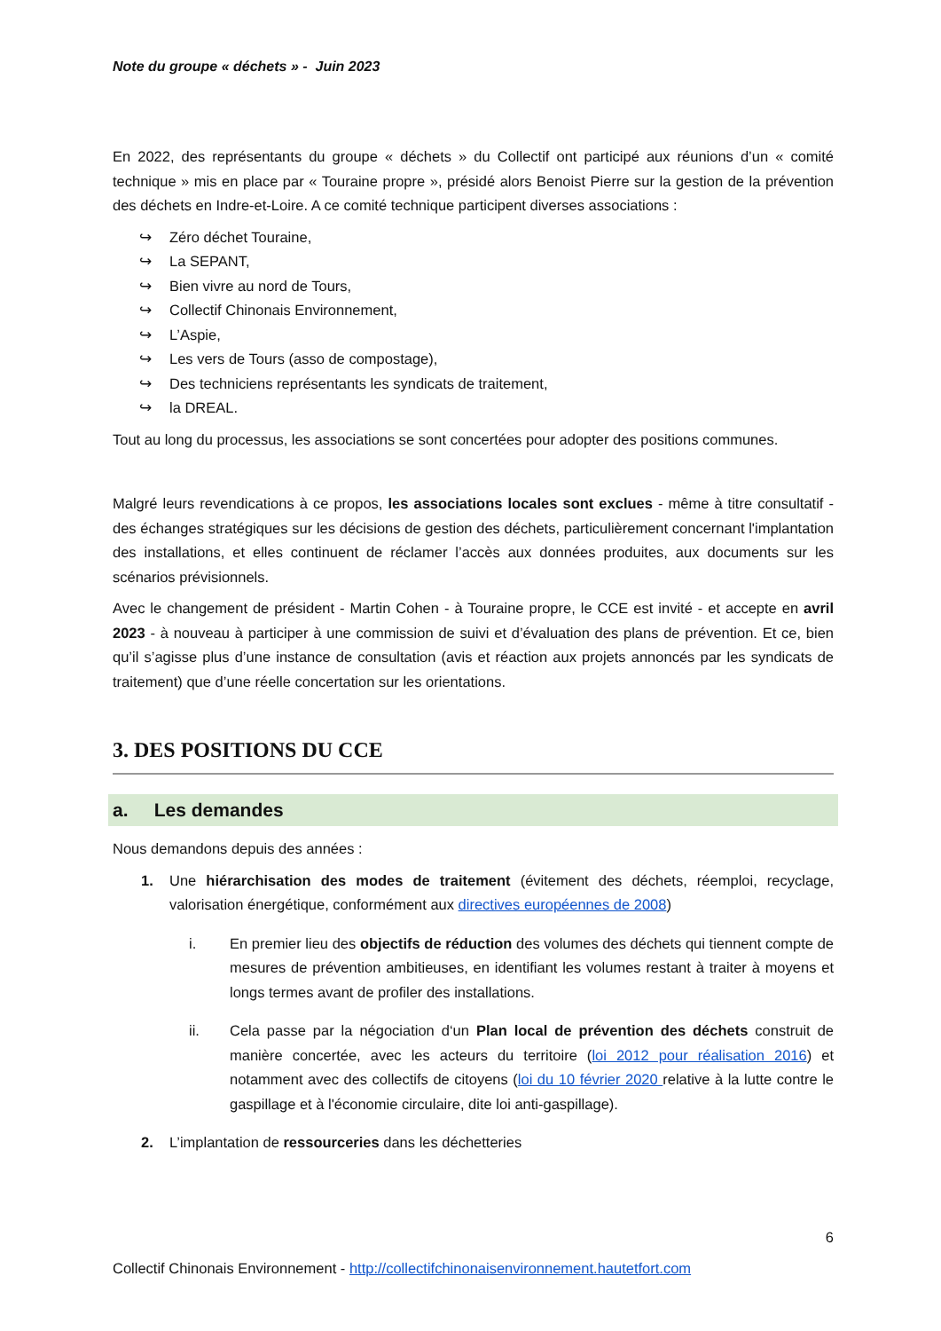Note du groupe « déchets » - Juin 2023
En 2022, des représentants du groupe « déchets » du Collectif ont participé aux réunions d’un « comité technique » mis en place par « Touraine propre », présidé alors Benoist Pierre sur la gestion de la prévention des déchets en Indre-et-Loire. A ce comité technique participent diverses associations :
↪ Zéro déchet Touraine,
↪ La SEPANT,
↪ Bien vivre au nord de Tours,
↪ Collectif Chinonais Environnement,
↪ L’Aspie,
↪ Les vers de Tours (asso de compostage),
↪ Des techniciens représentants les syndicats de traitement,
↪ la DREAL.
Tout au long du processus, les associations se sont concertées pour adopter des positions communes.
Malgré leurs revendications à ce propos, les associations locales sont exclues - même à titre consultatif - des échanges stratégiques sur les décisions de gestion des déchets, particulièrement concernant l'implantation des installations, et elles continuent de réclamer l’accès aux données produites, aux documents sur les scénarios prévisionnels.
Avec le changement de président - Martin Cohen - à Touraine propre, le CCE est invité - et accepte en avril 2023 - à nouveau à participer à une commission de suivi et d’évaluation des plans de prévention. Et ce, bien qu’il s’agisse plus d’une instance de consultation (avis et réaction aux projets annoncés par les syndicats de traitement) que d’une réelle concertation sur les orientations.
3. DES POSITIONS DU CCE
a. Les demandes
Nous demandons depuis des années :
1. Une hiérarchisation des modes de traitement (évitement des déchets, réemploi, recyclage, valorisation énergétique, conformément aux directives européennes de 2008)
i. En premier lieu des objectifs de réduction des volumes des déchets qui tiennent compte de mesures de prévention ambitieuses, en identifiant les volumes restant à traiter à moyens et longs termes avant de profiler des installations.
ii. Cela passe par la négociation d‘un Plan local de prévention des déchets construit de manière concertée, avec les acteurs du territoire (loi 2012 pour réalisation 2016) et notamment avec des collectifs de citoyens (loi du 10 février 2020 relative à la lutte contre le gaspillage et à l'économie circulaire, dite loi anti-gaspillage).
2. L’implantation de ressourceries dans les déchetteries
6
Collectif Chinonais Environnement - http://collectifchinonaisenvironnement.hautetfort.com